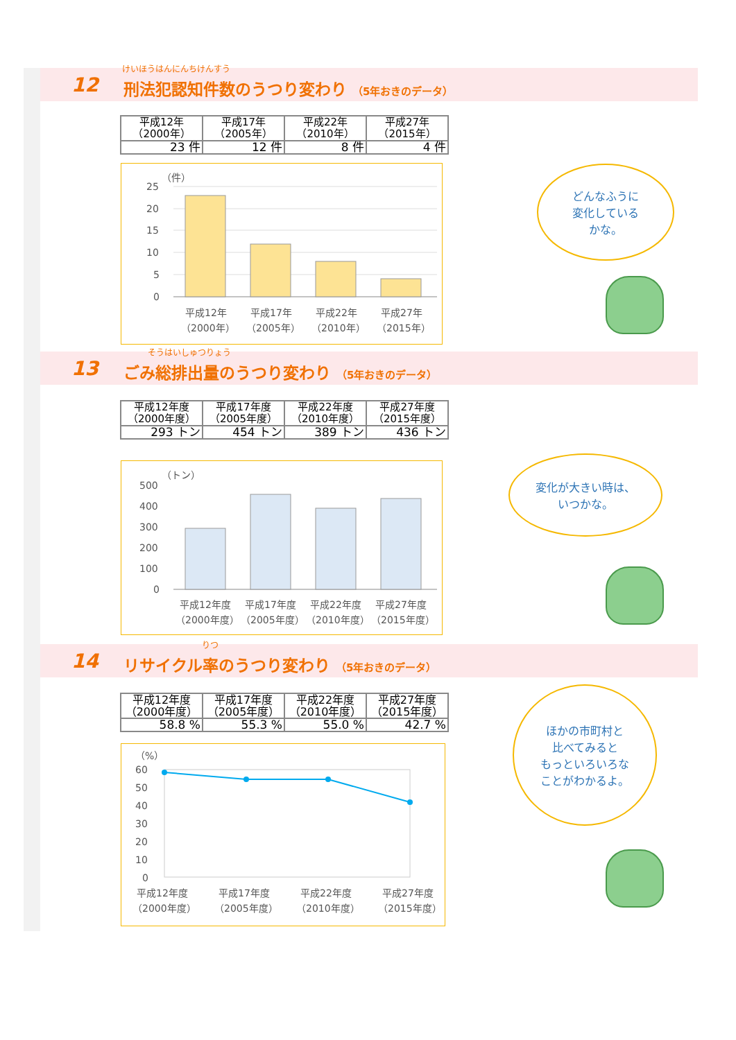12
けいほうはんにんちけんすう
刑法犯認知件数のうつり変わり （5年おきのデータ）
| 平成12年 （2000年） | 平成17年 （2005年） | 平成22年 （2010年） | 平成27年 （2015年） |
| 23 件 | 12 件 | 8 件 | 4 件 |
（件）
25
20
15
10
5
0
平成12年
平成17年
平成22年
平成27年
（2000年）
（2005年）
（2010年）
（2015年）
どんなふうに
変化している
かな。
13
そうはいしゅつりょう
ごみ総排出量のうつり変わり （5年おきのデータ）
| 平成12年度 （2000年度） | 平成17年度 （2005年度） | 平成22年度 （2010年度） | 平成27年度 （2015年度） |
| 293 トン | 454 トン | 389 トン | 436 トン |
（トン）
500
400
300
200
100
0
平成12年度
平成17年度
平成22年度
平成27年度
（2000年度）
（2005年度）
（2010年度）
（2015年度）
変化が大きい時は、
いつかな。
14
りつ
リサイクル率のうつり変わり （5年おきのデータ）
| 平成12年度 （2000年度） | 平成17年度 （2005年度） | 平成22年度 （2010年度） | 平成27年度 （2015年度） |
| 58.8 % | 55.3 % | 55.0 % | 42.7 % |
（%）
60
50
40
30
20
10
0
平成12年度
平成17年度
平成22年度
平成27年度
（2000年度）
（2005年度）
（2010年度）
（2015年度）
ほかの市町村と
比べてみると
もっといろいろな
ことがわかるよ。